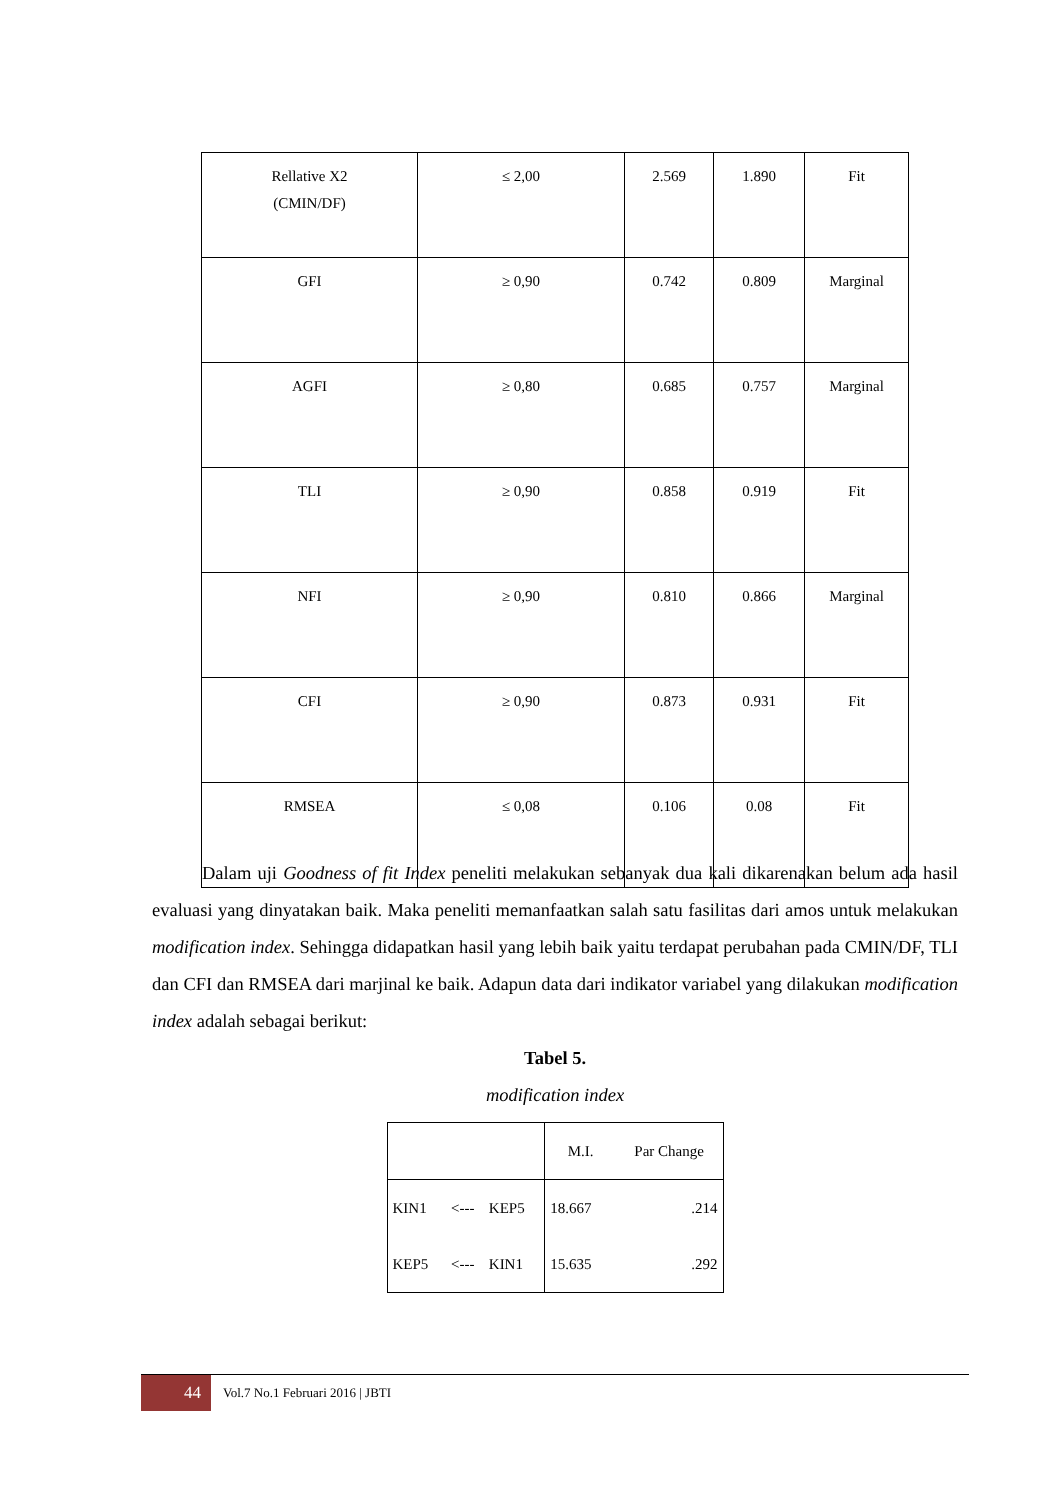| Rellative X2 (CMIN/DF) | ≤ 2,00 | 2.569 | 1.890 | Fit |
| GFI | ≥ 0,90 | 0.742 | 0.809 | Marginal |
| AGFI | ≥ 0,80 | 0.685 | 0.757 | Marginal |
| TLI | ≥ 0,90 | 0.858 | 0.919 | Fit |
| NFI | ≥ 0,90 | 0.810 | 0.866 | Marginal |
| CFI | ≥ 0,90 | 0.873 | 0.931 | Fit |
| RMSEA | ≤ 0,08 | 0.106 | 0.08 | Fit |
Dalam uji Goodness of fit Index peneliti melakukan sebanyak dua kali dikarenakan belum ada hasil evaluasi yang dinyatakan baik. Maka peneliti memanfaatkan salah satu fasilitas dari amos untuk melakukan modification index. Sehingga didapatkan hasil yang lebih baik yaitu terdapat perubahan pada CMIN/DF, TLI dan CFI dan RMSEA dari marjinal ke baik. Adapun data dari indikator variabel yang dilakukan modification index adalah sebagai berikut:
Tabel 5.
modification index
| | | | M.I. | Par Change |
| KIN1 | <--- | KEP5 | 18.667 | .214 |
| KEP5 | <--- | KIN1 | 15.635 | .292 |
44
Vol.7 No.1 Februari 2016 | JBTI